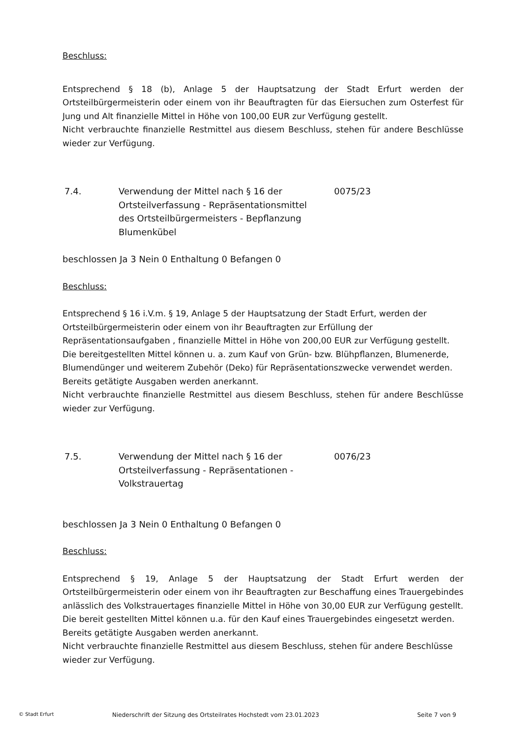Beschluss:
Entsprechend § 18 (b), Anlage 5 der Hauptsatzung der Stadt Erfurt werden der Ortsteilbürgermeisterin oder einem von ihr Beauftragten für das Eiersuchen zum Osterfest für Jung und Alt finanzielle Mittel in Höhe von 100,00 EUR zur Verfügung gestellt.
Nicht verbrauchte finanzielle Restmittel aus diesem Beschluss, stehen für andere Beschlüsse wieder zur Verfügung.
7.4. Verwendung der Mittel nach § 16 der Ortsteilverfassung - Repräsentationsmittel des Ortsteilbürgermeisters - Bepflanzung Blumenkübel
0075/23
beschlossen Ja 3 Nein 0 Enthaltung 0 Befangen 0
Beschluss:
Entsprechend § 16 i.V.m. § 19, Anlage 5 der Hauptsatzung der Stadt Erfurt, werden der Ortsteilbürgermeisterin oder einem von ihr Beauftragten zur Erfüllung der Repräsentationsaufgaben , finanzielle Mittel in Höhe von 200,00 EUR zur Verfügung gestellt.
Die bereitgestellten Mittel können u. a. zum Kauf von Grün- bzw. Blühpflanzen, Blumenerde, Blumendünger und weiterem Zubehör (Deko) für Repräsentationszwecke verwendet werden.
Bereits getätigte Ausgaben werden anerkannt.
Nicht verbrauchte finanzielle Restmittel aus diesem Beschluss, stehen für andere Beschlüsse wieder zur Verfügung.
7.5. Verwendung der Mittel nach § 16 der Ortsteilverfassung - Repräsentationen - Volkstrauertag
0076/23
beschlossen Ja 3 Nein 0 Enthaltung 0 Befangen 0
Beschluss:
Entsprechend § 19, Anlage 5 der Hauptsatzung der Stadt Erfurt werden der Ortsteilbürgermeisterin oder einem von ihr Beauftragten zur Beschaffung eines Trauergebindes anlässlich des Volkstrauertages finanzielle Mittel in Höhe von 30,00 EUR zur Verfügung gestellt.
Die bereit gestellten Mittel können u.a. für den Kauf eines Trauergebindes eingesetzt werden.
Bereits getätigte Ausgaben werden anerkannt.
Nicht verbrauchte finanzielle Restmittel aus diesem Beschluss, stehen für andere Beschlüsse wieder zur Verfügung.
© Stadt Erfurt Niederschrift der Sitzung des Ortsteilrates Hochstedt vom 23.01.2023 Seite 7 von 9